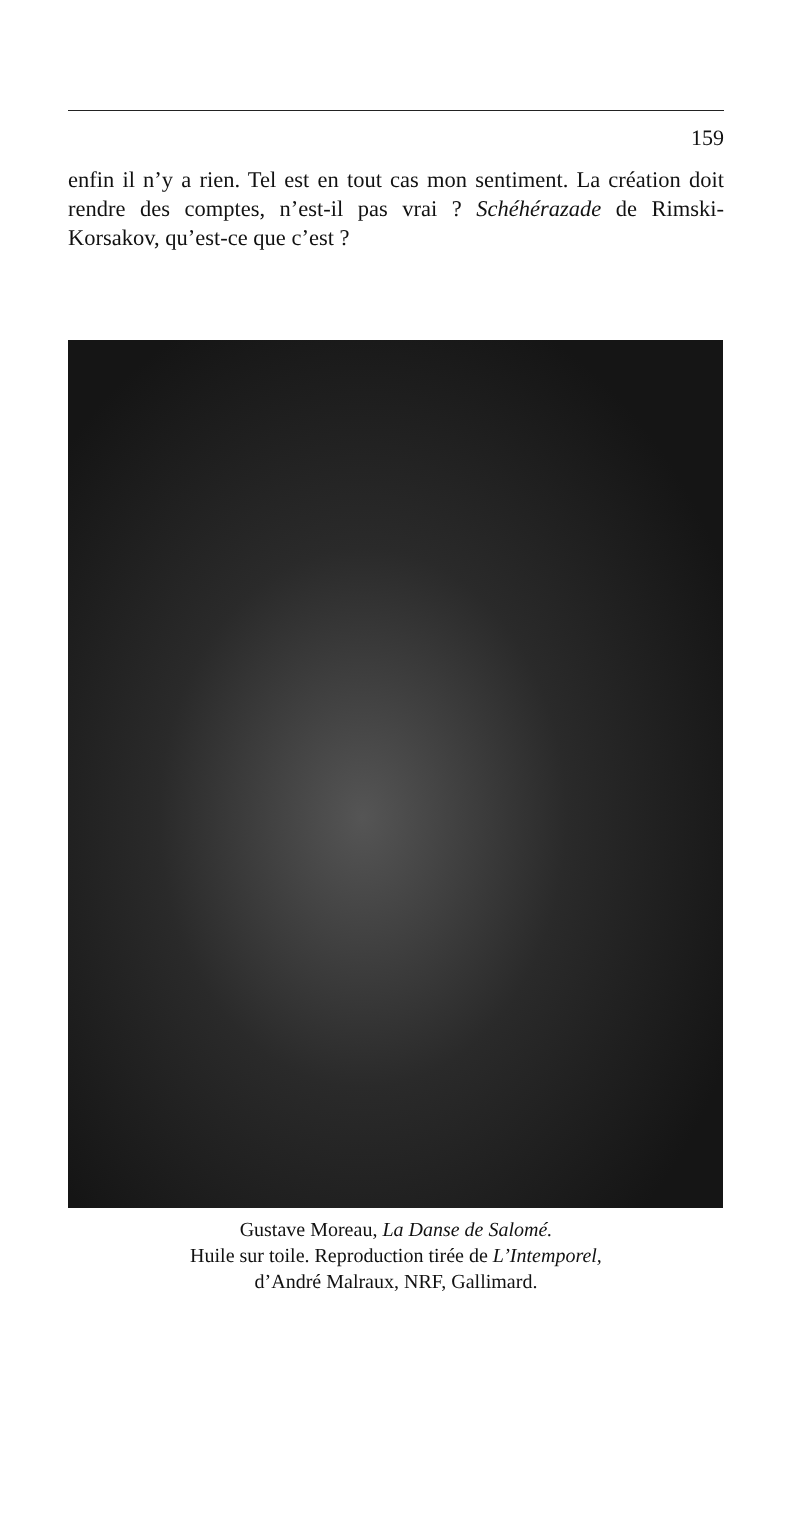159
enfin il n’y a rien. Tel est en tout cas mon sentiment. La création doit rendre des comptes, n’est-il pas vrai ? Schéhérazade de Rimski-Korsakov, qu’est-ce que c’est ?
Gustave Moreau, La Danse de Salomé.
Huile sur toile. Reproduction tirée de L’Intemporel,
d’André Malraux, NRF, Gallimard.